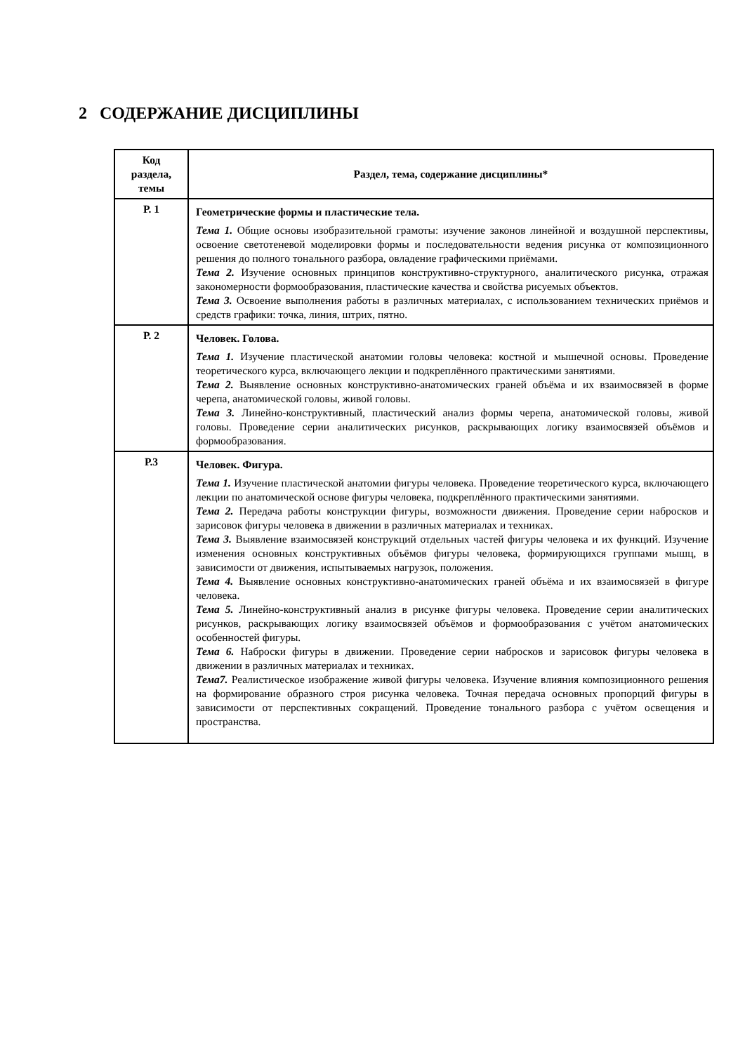2 СОДЕРЖАНИЕ ДИСЦИПЛИНЫ
| Код раздела, темы | Раздел, тема, содержание дисциплины* |
| --- | --- |
| Р. 1 | Геометрические формы и пластические тела. Тема 1. Общие основы изобразительной грамоты: изучение законов линейной и воздушной перспективы, освоение светотеневой моделировки формы и последовательности ведения рисунка от композиционного решения до полного тонального разбора, овладение графическими приёмами. Тема 2. Изучение основных принципов конструктивно-структурного, аналитического рисунка, отражая закономерности формообразования, пластические качества и свойства рисуемых объектов. Тема 3. Освоение выполнения работы в различных материалах, с использованием технических приёмов и средств графики: точка, линия, штрих, пятно. |
| Р. 2 | Человек. Голова. Тема 1. Изучение пластической анатомии головы человека: костной и мышечной основы. Проведение теоретического курса, включающего лекции и подкреплённого практическими занятиями. Тема 2. Выявление основных конструктивно-анатомических граней объёма и их взаимосвязей в форме черепа, анатомической головы, живой головы. Тема 3. Линейно-конструктивный, пластический анализ формы черепа, анатомической головы, живой головы. Проведение серии аналитических рисунков, раскрывающих логику взаимосвязей объёмов и формообразования. |
| Р.3 | Человек. Фигура. Тема 1. Изучение пластической анатомии фигуры человека. Проведение теоретического курса, включающего лекции по анатомической основе фигуры человека, подкреплённого практическими занятиями. Тема 2. Передача работы конструкции фигуры, возможности движения. Проведение серии набросков и зарисовок фигуры человека в движении в различных материалах и техниках. Тема 3. Выявление взаимосвязей конструкций отдельных частей фигуры человека и их функций. Изучение изменения основных конструктивных объёмов фигуры человека, формирующихся группами мышц, в зависимости от движения, испытываемых нагрузок, положения. Тема 4. Выявление основных конструктивно-анатомических граней объёма и их взаимосвязей в фигуре человека. Тема 5. Линейно-конструктивный анализ в рисунке фигуры человека. Проведение серии аналитических рисунков, раскрывающих логику взаимосвязей объёмов и формообразования с учётом анатомических особенностей фигуры. Тема 6. Наброски фигуры в движении. Проведение серии набросков и зарисовок фигуры человека в движении в различных материалах и техниках. Тема7. Реалистическое изображение живой фигуры человека. Изучение влияния композиционного решения на формирование образного строя рисунка человека. Точная передача основных пропорций фигуры в зависимости от перспективных сокращений. Проведение тонального разбора с учётом освещения и пространства. |